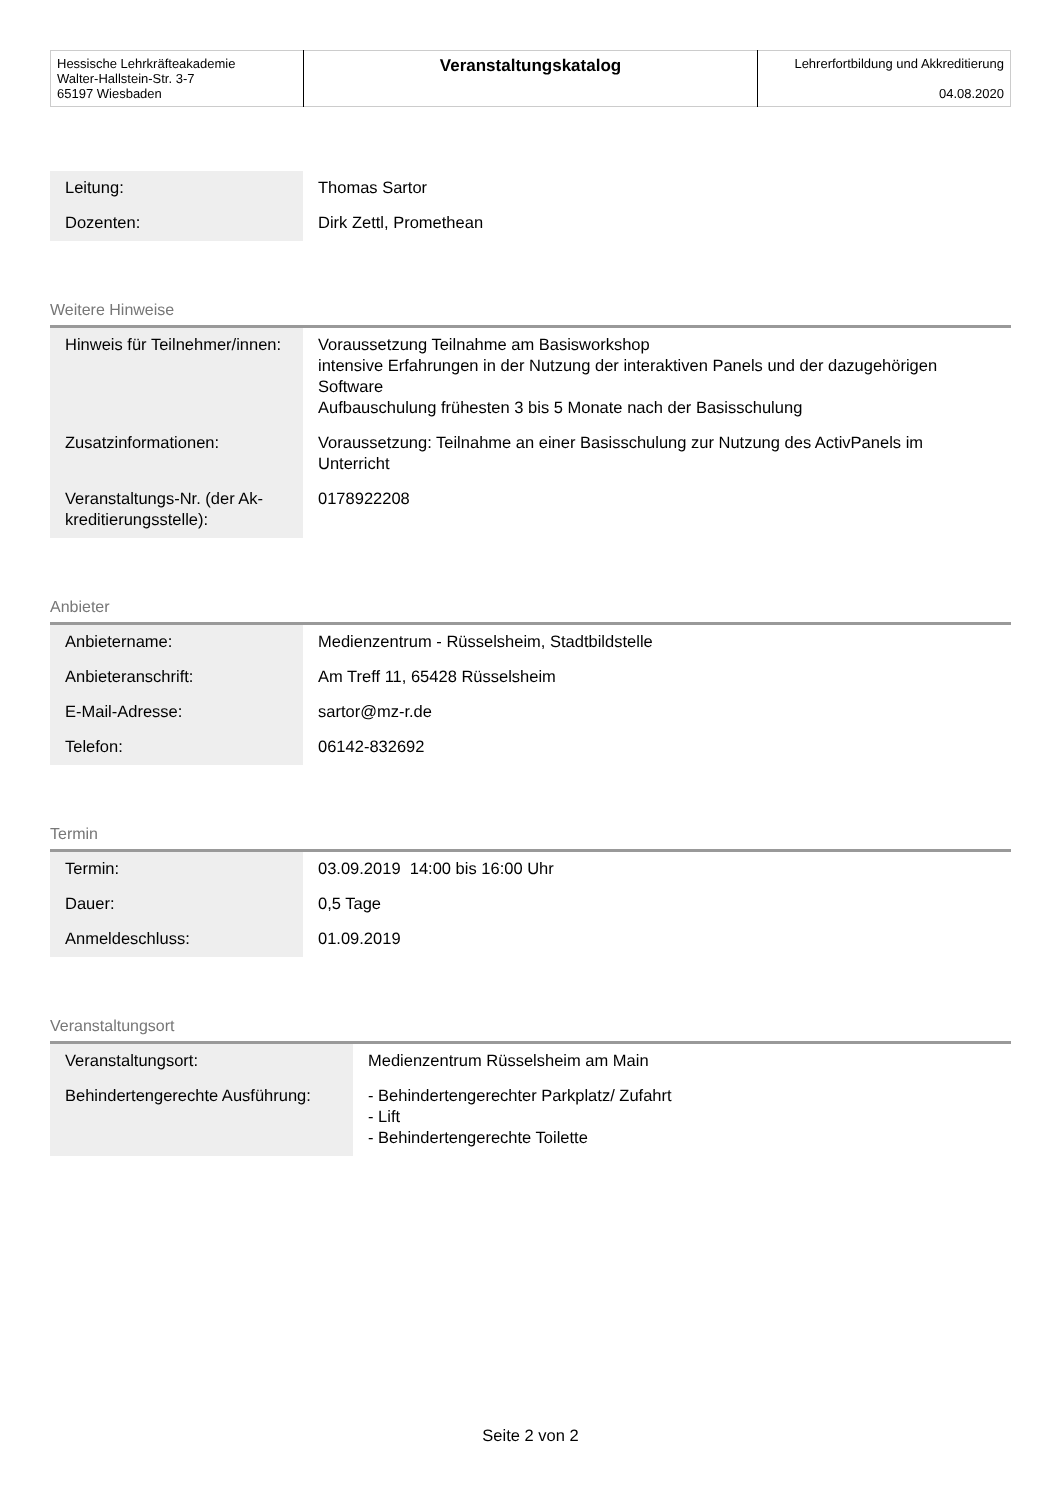| Hessische Lehrkräfteakademie Walter-Hallstein-Str. 3-7 65197 Wiesbaden | Veranstaltungskatalog | Lehrerfortbildung und Akkreditierung 04.08.2020 |
| Leitung: | Thomas Sartor |
| Dozenten: | Dirk Zettl, Promethean |
Weitere Hinweise
| Hinweis für Teilnehmer/innen: | Voraussetzung Teilnahme am Basisworkshop intensive Erfahrungen in der Nutzung der interaktiven Panels und der dazugehörigen Software Aufbauschulung frühesten 3 bis 5 Monate nach der Basisschulung |
| Zusatzinformationen: | Voraussetzung: Teilnahme an einer Basisschulung zur Nutzung des ActivPanels im Unterricht |
| Veranstaltungs-Nr. (der Ak­kreditierungsstelle): | 0178922208 |
Anbieter
| Anbietername: | Medienzentrum - Rüsselsheim, Stadtbildstelle |
| Anbieteranschrift: | Am Treff 11, 65428 Rüsselsheim |
| E-Mail-Adresse: | sartor@mz-r.de |
| Telefon: | 06142-832692 |
Termin
| Termin: | 03.09.2019 14:00 bis 16:00 Uhr |
| Dauer: | 0,5 Tage |
| Anmeldeschluss: | 01.09.2019 |
Veranstaltungsort
| Veranstaltungsort: | Medienzentrum Rüsselsheim am Main |
| Behindertengerechte Ausführung: | - Behindertengerechter Parkplatz/ Zufahrt - Lift - Behindertengerechte Toilette |
Seite 2 von 2